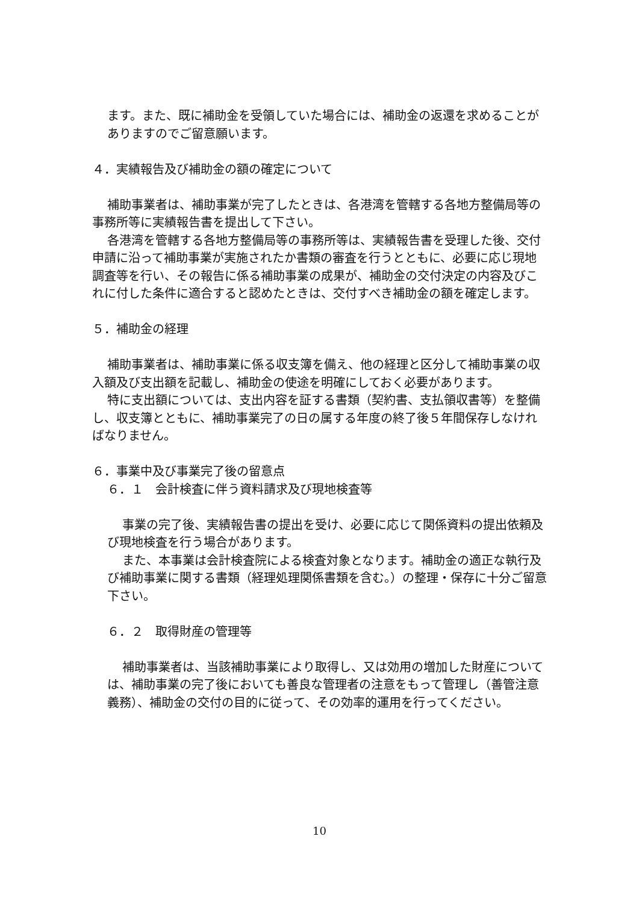ます。また、既に補助金を受領していた場合には、補助金の返還を求めることがありますのでご留意願います。
４．実績報告及び補助金の額の確定について
補助事業者は、補助事業が完了したときは、各港湾を管轄する各地方整備局等の事務所等に実績報告書を提出して下さい。
各港湾を管轄する各地方整備局等の事務所等は、実績報告書を受理した後、交付申請に沿って補助事業が実施されたか書類の審査を行うとともに、必要に応じ現地調査等を行い、その報告に係る補助事業の成果が、補助金の交付決定の内容及びこれに付した条件に適合すると認めたときは、交付すべき補助金の額を確定します。
５．補助金の経理
補助事業者は、補助事業に係る収支簿を備え、他の経理と区分して補助事業の収入額及び支出額を記載し、補助金の使途を明確にしておく必要があります。
特に支出額については、支出内容を証する書類（契約書、支払領収書等）を整備し、収支簿とともに、補助事業完了の日の属する年度の終了後５年間保存しなければなりません。
６．事業中及び事業完了後の留意点
６．１　会計検査に伴う資料請求及び現地検査等
事業の完了後、実績報告書の提出を受け、必要に応じて関係資料の提出依頼及び現地検査を行う場合があります。
また、本事業は会計検査院による検査対象となります。補助金の適正な執行及び補助事業に関する書類（経理処理関係書類を含む。）の整理・保存に十分ご留意下さい。
６．２　取得財産の管理等
補助事業者は、当該補助事業により取得し、又は効用の増加した財産については、補助事業の完了後においても善良な管理者の注意をもって管理し（善管注意義務）、補助金の交付の目的に従って、その効率的運用を行ってください。
10